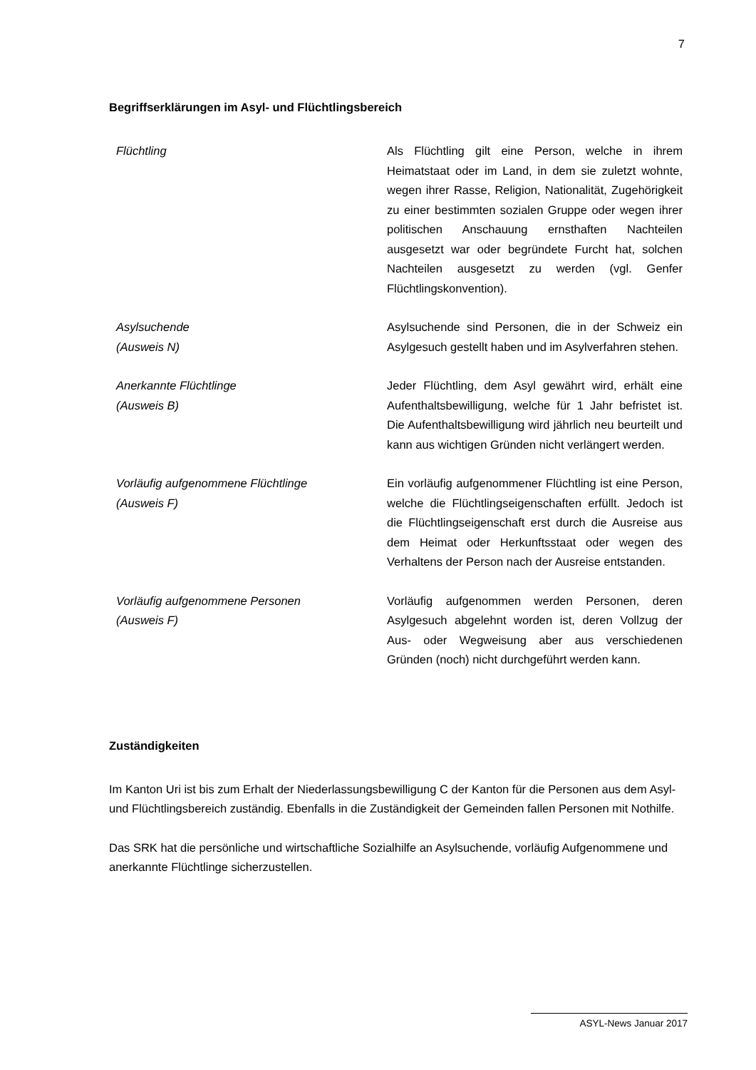7
Begriffserklärungen im Asyl- und Flüchtlingsbereich
| Flüchtling | Als Flüchtling gilt eine Person, welche in ihrem Heimatstaat oder im Land, in dem sie zuletzt wohnte, wegen ihrer Rasse, Religion, Nationalität, Zugehörigkeit zu einer bestimmten sozialen Gruppe oder wegen ihrer politischen Anschauung ernsthaften Nachteilen ausgesetzt war oder begründete Furcht hat, solchen Nachteilen ausgesetzt zu werden (vgl. Genfer Flüchtlingskonvention). |
| Asylsuchende (Ausweis N) | Asylsuchende sind Personen, die in der Schweiz ein Asylgesuch gestellt haben und im Asylverfahren stehen. |
| Anerkannte Flüchtlinge (Ausweis B) | Jeder Flüchtling, dem Asyl gewährt wird, erhält eine Aufenthaltsbewilligung, welche für 1 Jahr befristet ist. Die Aufenthaltsbewilligung wird jährlich neu beurteilt und kann aus wichtigen Gründen nicht verlängert werden. |
| Vorläufig aufgenommene Flüchtlinge (Ausweis F) | Ein vorläufig aufgenommener Flüchtling ist eine Person, welche die Flüchtlingseigenschaften erfüllt. Jedoch ist die Flüchtlingseigenschaft erst durch die Ausreise aus dem Heimat oder Herkunftsstaat oder wegen des Verhaltens der Person nach der Ausreise entstanden. |
| Vorläufig aufgenommene Personen (Ausweis F) | Vorläufig aufgenommen werden Personen, deren Asylgesuch abgelehnt worden ist, deren Vollzug der Aus- oder Wegweisung aber aus verschiedenen Gründen (noch) nicht durchgeführt werden kann. |
Zuständigkeiten
Im Kanton Uri ist bis zum Erhalt der Niederlassungsbewilligung C der Kanton für die Personen aus dem Asyl- und Flüchtlingsbereich zuständig. Ebenfalls in die Zuständigkeit der Gemeinden fallen Personen mit Nothilfe.
Das SRK hat die persönliche und wirtschaftliche Sozialhilfe an Asylsuchende, vorläufig Aufgenommene und anerkannte Flüchtlinge sicherzustellen.
ASYL-News Januar 2017